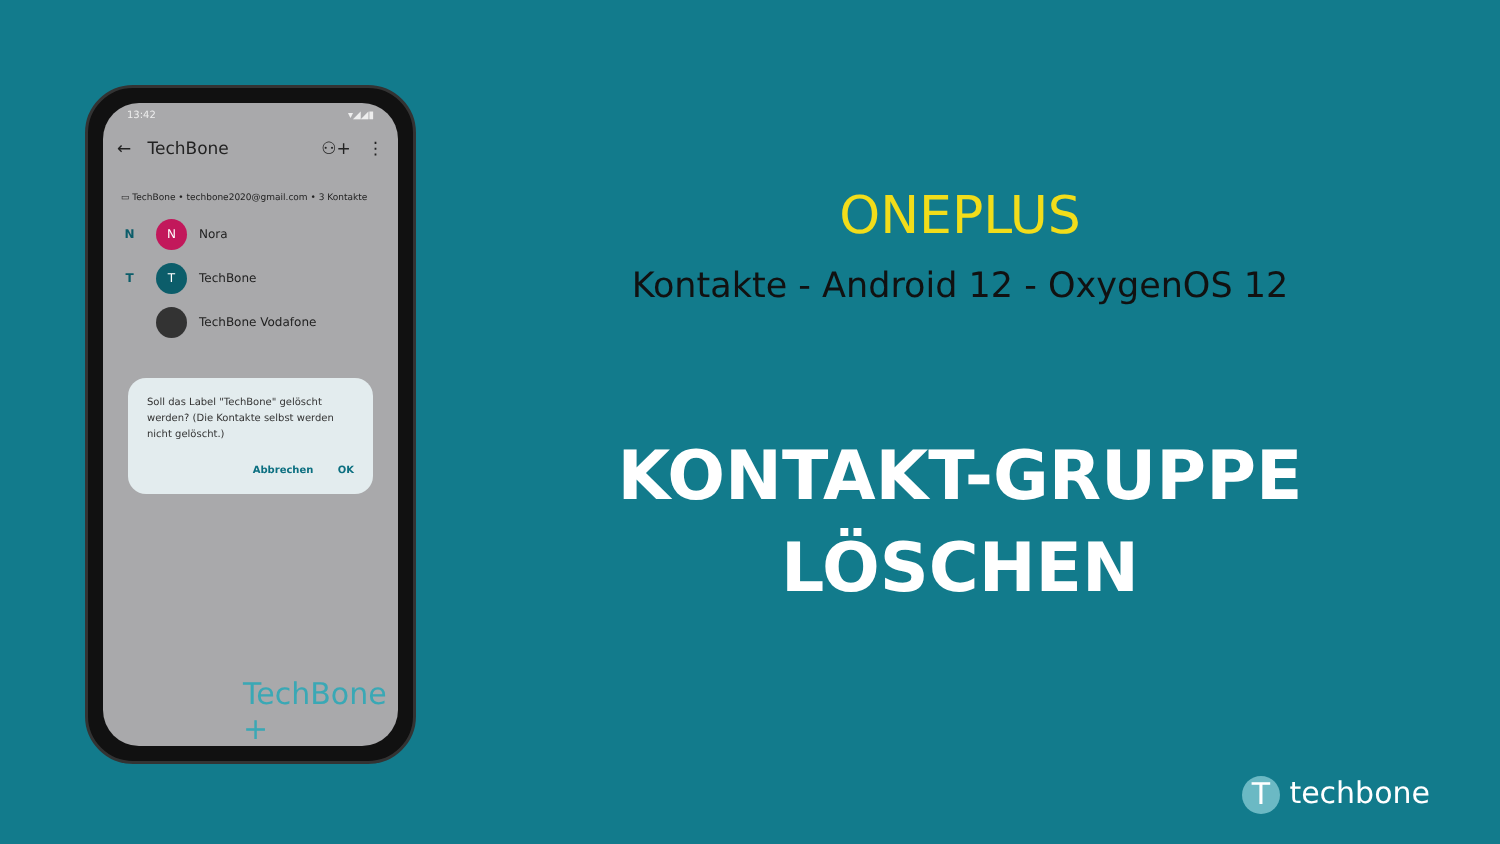13:42 ▾◢◢▮
← TechBone ⚇+ ⋮
▭ TechBone • techbone2020@gmail.com • 3 Kontakte
N N Nora
T T TechBone
TechBone Vodafone
Soll das Label "TechBone" gelöscht werden? (Die Kontakte selbst werden nicht gelöscht.)
Abbrechen OK
TechBone +
ONEPLUS
Kontakte - Android 12 - OxygenOS 12
KONTAKT-GRUPPE
LÖSCHEN
T techbone